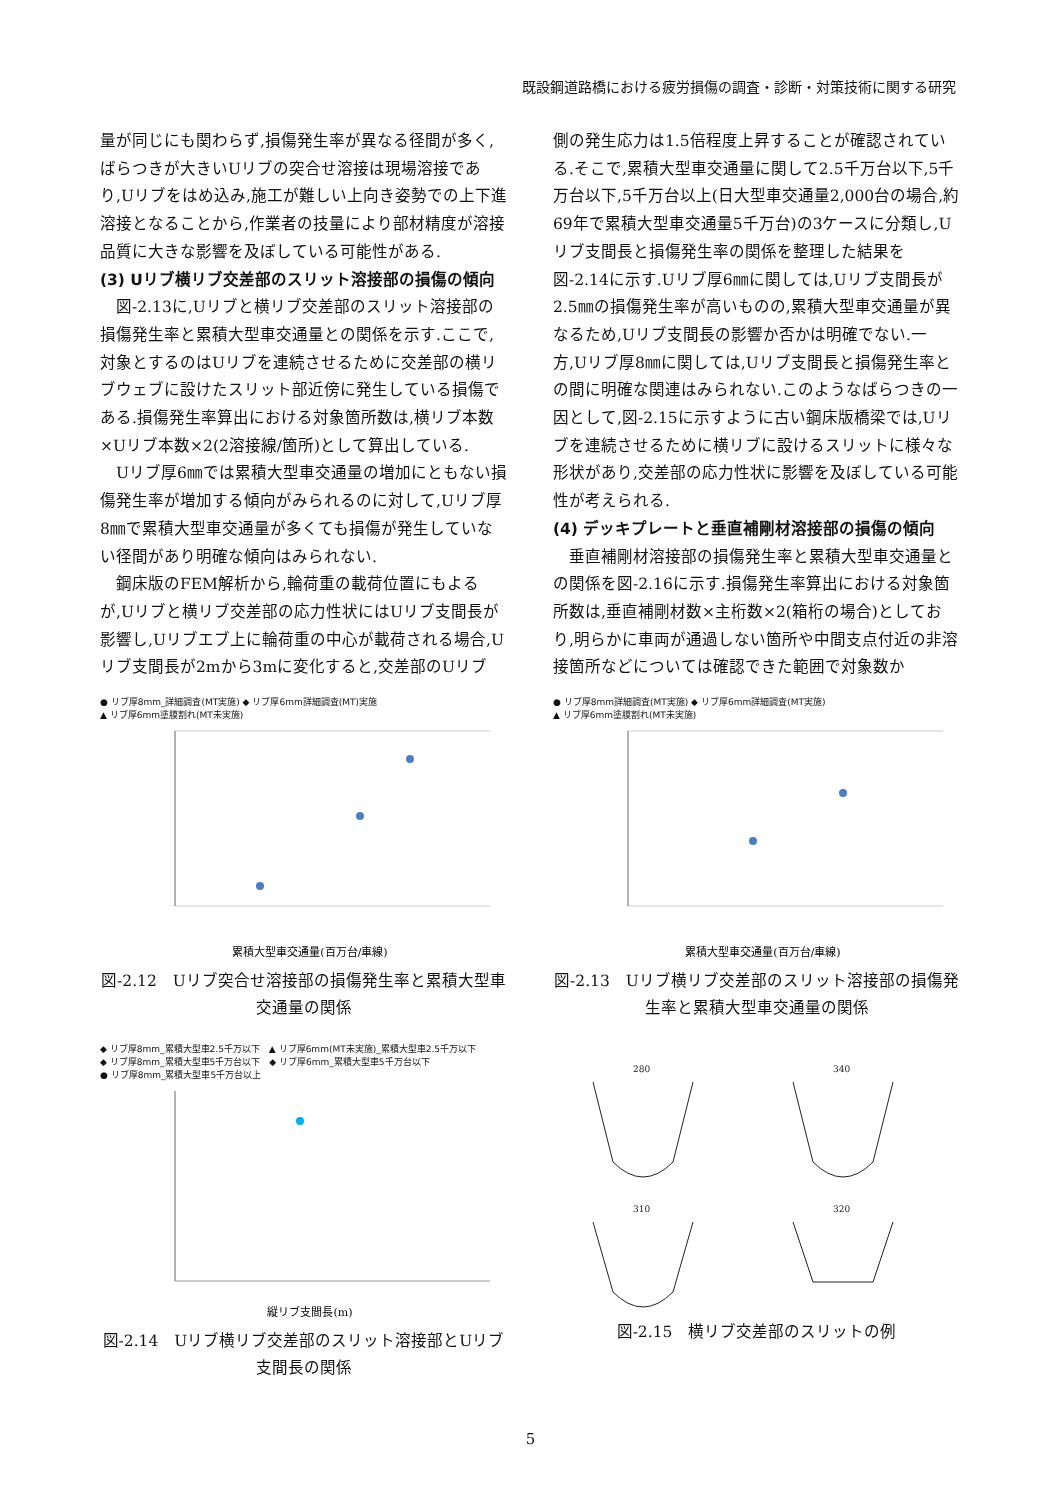既設鋼道路橋における疲労損傷の調査・診断・対策技術に関する研究
量が同じにも関わらず,損傷発生率が異なる径間が多く,ばらつきが大きいUリブの突合せ溶接は現場溶接であり,Uリブをはめ込み,施工が難しい上向き姿勢での上下進溶接となることから,作業者の技量により部材精度が溶接品質に大きな影響を及ぼしている可能性がある.
(3) Uリブ横リブ交差部のスリット溶接部の損傷の傾向
　図-2.13に,Uリブと横リブ交差部のスリット溶接部の損傷発生率と累積大型車交通量との関係を示す.ここで,対象とするのはUリブを連続させるために交差部の横リブウェブに設けたスリット部近傍に発生している損傷である.損傷発生率算出における対象箇所数は,横リブ本数×Uリブ本数×2(2溶接線/箇所)として算出している.
　Uリブ厚6㎜では累積大型車交通量の増加にともない損傷発生率が増加する傾向がみられるのに対して,Uリブ厚8㎜で累積大型車交通量が多くても損傷が発生していない径間があり明確な傾向はみられない.
　鋼床版のFEM解析から,輪荷重の載荷位置にもよるが,Uリブと横リブ交差部の応力性状にはUリブ支間長が影響し,Uリブエブ上に輪荷重の中心が載荷される場合,Uリブ支間長が2mから3mに変化すると,交差部のUリブ
側の発生応力は1.5倍程度上昇することが確認されている.そこで,累積大型車交通量に関して2.5千万台以下,5千万台以下,5千万台以上(日大型車交通量2,000台の場合,約69年で累積大型車交通量5千万台)の3ケースに分類し,Uリブ支間長と損傷発生率の関係を整理した結果を図-2.14に示す.Uリブ厚6㎜に関しては,Uリブ支間長が2.5㎜の損傷発生率が高いものの,累積大型車交通量が異なるため,Uリブ支間長の影響か否かは明確でない.一方,Uリブ厚8㎜に関しては,Uリブ支間長と損傷発生率との間に明確な関連はみられない.このようなばらつきの一因として,図-2.15に示すように古い鋼床版橋梁では,Uリブを連続させるために横リブに設けるスリットに様々な形状があり,交差部の応力性状に影響を及ぼしている可能性が考えられる.
(4) デッキプレートと垂直補剛材溶接部の損傷の傾向
　垂直補剛材溶接部の損傷発生率と累積大型車交通量との関係を図-2.16に示す.損傷発生率算出における対象箇所数は,垂直補剛材数×主桁数×2(箱桁の場合)としており,明らかに車両が通過しない箇所や中間支点付近の非溶接箇所などについては確認できた範囲で対象数か
● リブ厚8mm_詳細調査(MT実施) ◆ リブ厚6mm詳細調査(MT)実施
▲ リブ厚6mm塗膜割れ(MT未実施)
累積大型車交通量(百万台/車線)
図-2.12　Uリブ突合せ溶接部の損傷発生率と累積大型車交通量の関係
● リブ厚8mm詳細調査(MT実施) ◆ リブ厚6mm詳細調査(MT実施)
▲ リブ厚6mm塗膜割れ(MT未実施)
累積大型車交通量(百万台/車線)
図-2.13　Uリブ横リブ交差部のスリット溶接部の損傷発生率と累積大型車交通量の関係
◆ リブ厚8mm_累積大型車2.5千万以下　▲ リブ厚6mm(MT未実施)_累積大型車2.5千万以下
◆ リブ厚8mm_累積大型車5千万台以下　◆ リブ厚6mm_累積大型車5千万台以下
● リブ厚8mm_累積大型車5千万台以上
縦リブ支間長(m)
図-2.14　Uリブ横リブ交差部のスリット溶接部とUリブ支間長の関係
280
340
310
320
図-2.15　横リブ交差部のスリットの例
5